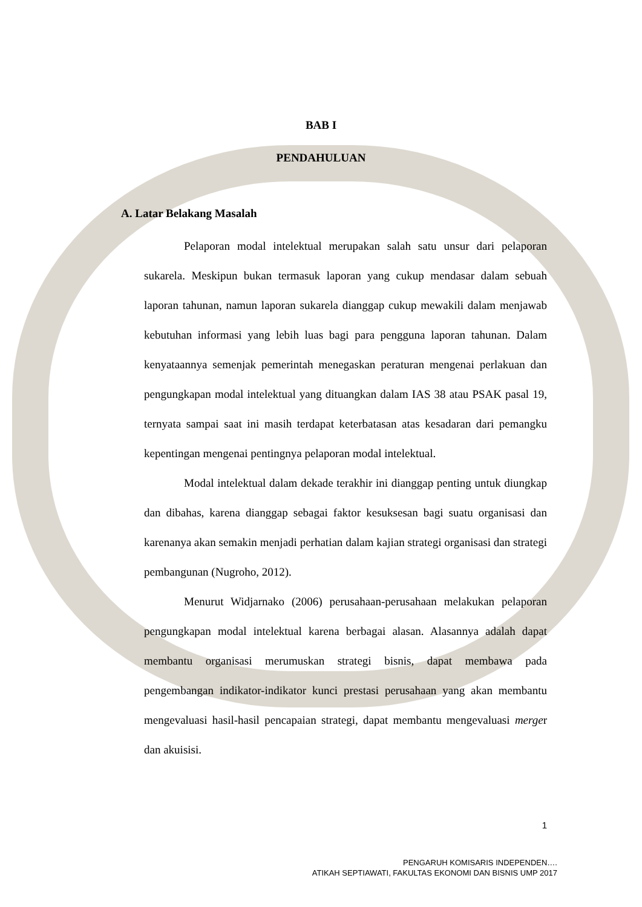BAB I
PENDAHULUAN
A. Latar Belakang Masalah
Pelaporan modal intelektual merupakan salah satu unsur dari pelaporan sukarela. Meskipun bukan termasuk laporan yang cukup mendasar dalam sebuah laporan tahunan, namun laporan sukarela dianggap cukup mewakili dalam menjawab kebutuhan informasi yang lebih luas bagi para pengguna laporan tahunan. Dalam kenyataannya semenjak pemerintah menegaskan peraturan mengenai perlakuan dan pengungkapan modal intelektual yang dituangkan dalam IAS 38 atau PSAK pasal 19, ternyata sampai saat ini masih terdapat keterbatasan atas kesadaran dari pemangku kepentingan mengenai pentingnya pelaporan modal intelektual.
Modal intelektual dalam dekade terakhir ini dianggap penting untuk diungkap dan dibahas, karena dianggap sebagai faktor kesuksesan bagi suatu organisasi dan karenanya akan semakin menjadi perhatian dalam kajian strategi organisasi dan strategi pembangunan (Nugroho, 2012).
Menurut Widjarnako (2006) perusahaan-perusahaan melakukan pelaporan pengungkapan modal intelektual karena berbagai alasan. Alasannya adalah dapat membantu organisasi merumuskan strategi bisnis, dapat membawa pada pengembangan indikator-indikator kunci prestasi perusahaan yang akan membantu mengevaluasi hasil-hasil pencapaian strategi, dapat membantu mengevaluasi merger dan akuisisi.
1
PENGARUH KOMISARIS INDEPENDEN….
ATIKAH SEPTIAWATI, FAKULTAS EKONOMI DAN BISNIS UMP 2017